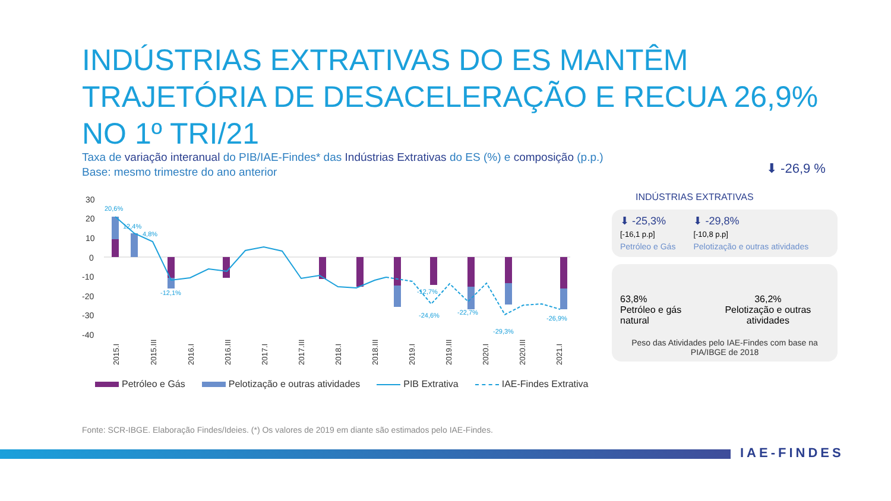INDÚSTRIAS EXTRATIVAS DO ES MANTÊM TRAJETÓRIA DE DESACELERAÇÃO E RECUA 26,9% NO 1º TRI/21
Taxa de variação interanual do PIB/IAE-Findes* das Indústrias Extrativas do ES (%) e composição (p.p.)
Base: mesmo trimestre do ano anterior
30
20
10
0
-10
-20
-30
-40
20,6%
12,4%
4,8%
-12,1%
-12,7%
-24,6%
-22,7%
-29,3%
-26,9%
2015.I
2015.III
2016.I
2016.III
2017.I
2017.III
2018.I
2018.III
2019.I
2019.III
2020.I
2020.III
2021.I
Petróleo e Gás Pelotização e outras atividades PIB Extrativa IAE-Findes Extrativa
Fonte: SCR-IBGE. Elaboração Findes/Ideies. (*) Os valores de 2019 em diante são estimados pelo IAE-Findes.
⬇ -26,9 %
INDÚSTRIAS EXTRATIVAS
⬇ -25,3%
[-16,1 p.p]
Petróleo e Gás
⬇ -29,8%
[-10,8 p.p]
Pelotização e outras atividades
63,8%
Petróleo e gás natural
36,2%
Pelotização e outras atividades
Peso das Atividades pelo IAE-Findes com base na PIA/IBGE de 2018
IAE-FINDES